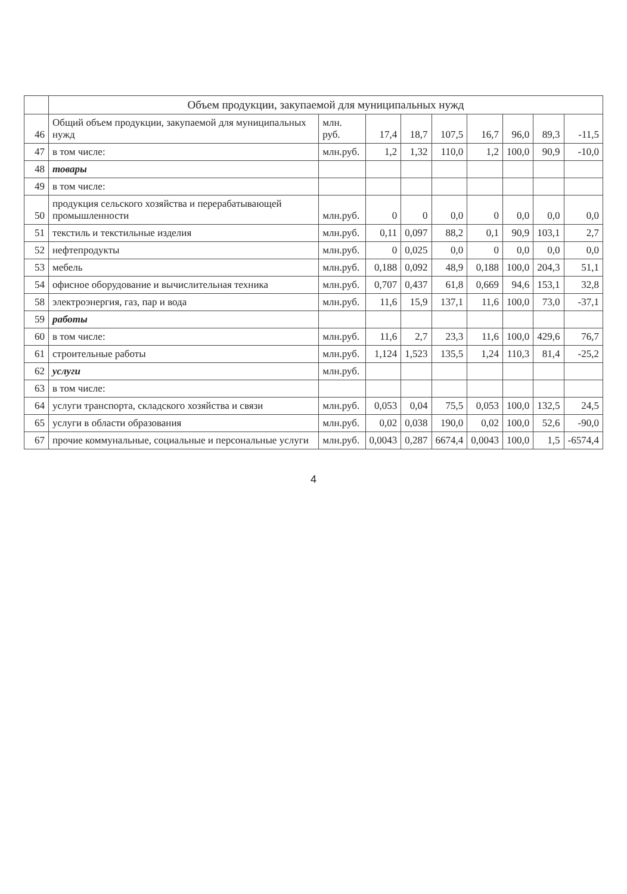| | Объем продукции, закупаемой для муниципальных нужд | | | | | | | | |
| --- | --- | --- | --- | --- | --- | --- | --- | --- | --- |
| 46 | Общий объем продукции, закупаемой для муниципальных нужд | млн. руб. | 17,4 | 18,7 | 107,5 | 16,7 | 96,0 | 89,3 | -11,5 |
| 47 | в том числе: | млн.руб. | 1,2 | 1,32 | 110,0 | 1,2 | 100,0 | 90,9 | -10,0 |
| 48 | товары | | | | | | | | |
| 49 | в том числе: | | | | | | | | |
| 50 | продукция сельского хозяйства и перерабатывающей промышленности | млн.руб. | 0 | 0 | 0,0 | 0 | 0,0 | 0,0 | 0,0 |
| 51 | текстиль и текстильные изделия | млн.руб. | 0,11 | 0,097 | 88,2 | 0,1 | 90,9 | 103,1 | 2,7 |
| 52 | нефтепродукты | млн.руб. | 0 | 0,025 | 0,0 | 0 | 0,0 | 0,0 | 0,0 |
| 53 | мебель | млн.руб. | 0,188 | 0,092 | 48,9 | 0,188 | 100,0 | 204,3 | 51,1 |
| 54 | офисное оборудование и вычислительная техника | млн.руб. | 0,707 | 0,437 | 61,8 | 0,669 | 94,6 | 153,1 | 32,8 |
| 58 | электроэнергия, газ, пар и вода | млн.руб. | 11,6 | 15,9 | 137,1 | 11,6 | 100,0 | 73,0 | -37,1 |
| 59 | работы | | | | | | | | |
| 60 | в том числе: | млн.руб. | 11,6 | 2,7 | 23,3 | 11,6 | 100,0 | 429,6 | 76,7 |
| 61 | строительные работы | млн.руб. | 1,124 | 1,523 | 135,5 | 1,24 | 110,3 | 81,4 | -25,2 |
| 62 | услуги | млн.руб. | | | | | | | |
| 63 | в том числе: | | | | | | | | |
| 64 | услуги транспорта, складского хозяйства и связи | млн.руб. | 0,053 | 0,04 | 75,5 | 0,053 | 100,0 | 132,5 | 24,5 |
| 65 | услуги в области образования | млн.руб. | 0,02 | 0,038 | 190,0 | 0,02 | 100,0 | 52,6 | -90,0 |
| 67 | прочие коммунальные, социальные и персональные услуги | млн.руб. | 0,0043 | 0,287 | 6674,4 | 0,0043 | 100,0 | 1,5 | -6574,4 |
4